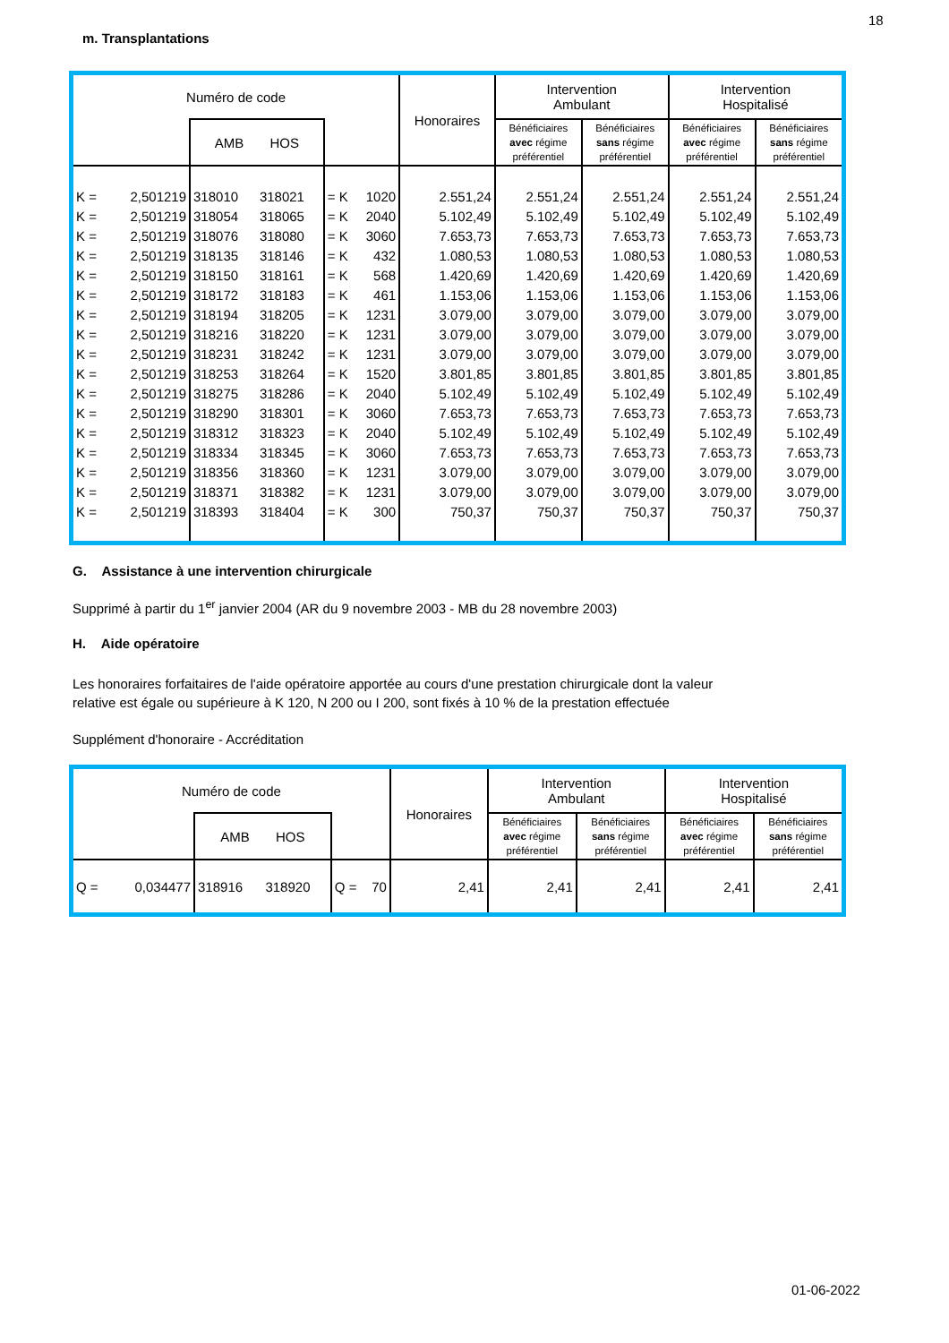18
m. Transplantations
| Numéro de code | | | | | Honoraires | Intervention Ambulant | | Intervention Hospitalisé | | |
| --- | --- | --- | --- | --- | --- | --- | --- | --- | --- | --- |
| | | AMB HOS | | | | Bénéficiaires avec régime préférentiel | Bénéficiaires sans régime préférentiel | Bénéficiaires avec régime préférentiel | Bénéficiaires sans régime préférentiel | |
| K = | 2,501219 | 318010 | 318021 | = K 1020 | 2.551,24 | 2.551,24 | 2.551,24 | 2.551,24 | 2.551,24 | |
| K = | 2,501219 | 318054 | 318065 | = K 2040 | 5.102,49 | 5.102,49 | 5.102,49 | 5.102,49 | 5.102,49 | |
| K = | 2,501219 | 318076 | 318080 | = K 3060 | 7.653,73 | 7.653,73 | 7.653,73 | 7.653,73 | 7.653,73 | |
| K = | 2,501219 | 318135 | 318146 | = K 432 | 1.080,53 | 1.080,53 | 1.080,53 | 1.080,53 | 1.080,53 | |
| K = | 2,501219 | 318150 | 318161 | = K 568 | 1.420,69 | 1.420,69 | 1.420,69 | 1.420,69 | 1.420,69 | |
| K = | 2,501219 | 318172 | 318183 | = K 461 | 1.153,06 | 1.153,06 | 1.153,06 | 1.153,06 | 1.153,06 | |
| K = | 2,501219 | 318194 | 318205 | = K 1231 | 3.079,00 | 3.079,00 | 3.079,00 | 3.079,00 | 3.079,00 | |
| K = | 2,501219 | 318216 | 318220 | = K 1231 | 3.079,00 | 3.079,00 | 3.079,00 | 3.079,00 | 3.079,00 | |
| K = | 2,501219 | 318231 | 318242 | = K 1231 | 3.079,00 | 3.079,00 | 3.079,00 | 3.079,00 | 3.079,00 | |
| K = | 2,501219 | 318253 | 318264 | = K 1520 | 3.801,85 | 3.801,85 | 3.801,85 | 3.801,85 | 3.801,85 | |
| K = | 2,501219 | 318275 | 318286 | = K 2040 | 5.102,49 | 5.102,49 | 5.102,49 | 5.102,49 | 5.102,49 | |
| K = | 2,501219 | 318290 | 318301 | = K 3060 | 7.653,73 | 7.653,73 | 7.653,73 | 7.653,73 | 7.653,73 | |
| K = | 2,501219 | 318312 | 318323 | = K 2040 | 5.102,49 | 5.102,49 | 5.102,49 | 5.102,49 | 5.102,49 | |
| K = | 2,501219 | 318334 | 318345 | = K 3060 | 7.653,73 | 7.653,73 | 7.653,73 | 7.653,73 | 7.653,73 | |
| K = | 2,501219 | 318356 | 318360 | = K 1231 | 3.079,00 | 3.079,00 | 3.079,00 | 3.079,00 | 3.079,00 | |
| K = | 2,501219 | 318371 | 318382 | = K 1231 | 3.079,00 | 3.079,00 | 3.079,00 | 3.079,00 | 3.079,00 | |
| K = | 2,501219 | 318393 | 318404 | = K 300 | 750,37 | 750,37 | 750,37 | 750,37 | 750,37 | |
G. Assistance à une intervention chirurgicale
Supprimé à partir du 1<sup>er</sup> janvier 2004 (AR du 9 novembre 2003 - MB du 28 novembre 2003)
H. Aide opératoire
Les honoraires forfaitaires de l'aide opératoire apportée au cours d'une prestation chirurgicale dont la valeur
relative est égale ou supérieure à K 120, N 200 ou I 200, sont fixés à 10 % de la prestation effectuée
Supplément d'honoraire - Accréditation
| Numéro de code | | | | | Honoraires | Intervention Ambulant | | Intervention Hospitalisé | |
| --- | --- | --- | --- | --- | --- | --- | --- | --- | --- |
| | | AMB HOS | | | | Bénéficiaires avec régime préférentiel | Bénéficiaires sans régime préférentiel | Bénéficiaires avec régime préférentiel | Bénéficiaires sans régime préférentiel |
| Q = | 0,034477 | 318916 | 318920 | Q = 70 | 2,41 | 2,41 | 2,41 | 2,41 | 2,41 |
01-06-2022